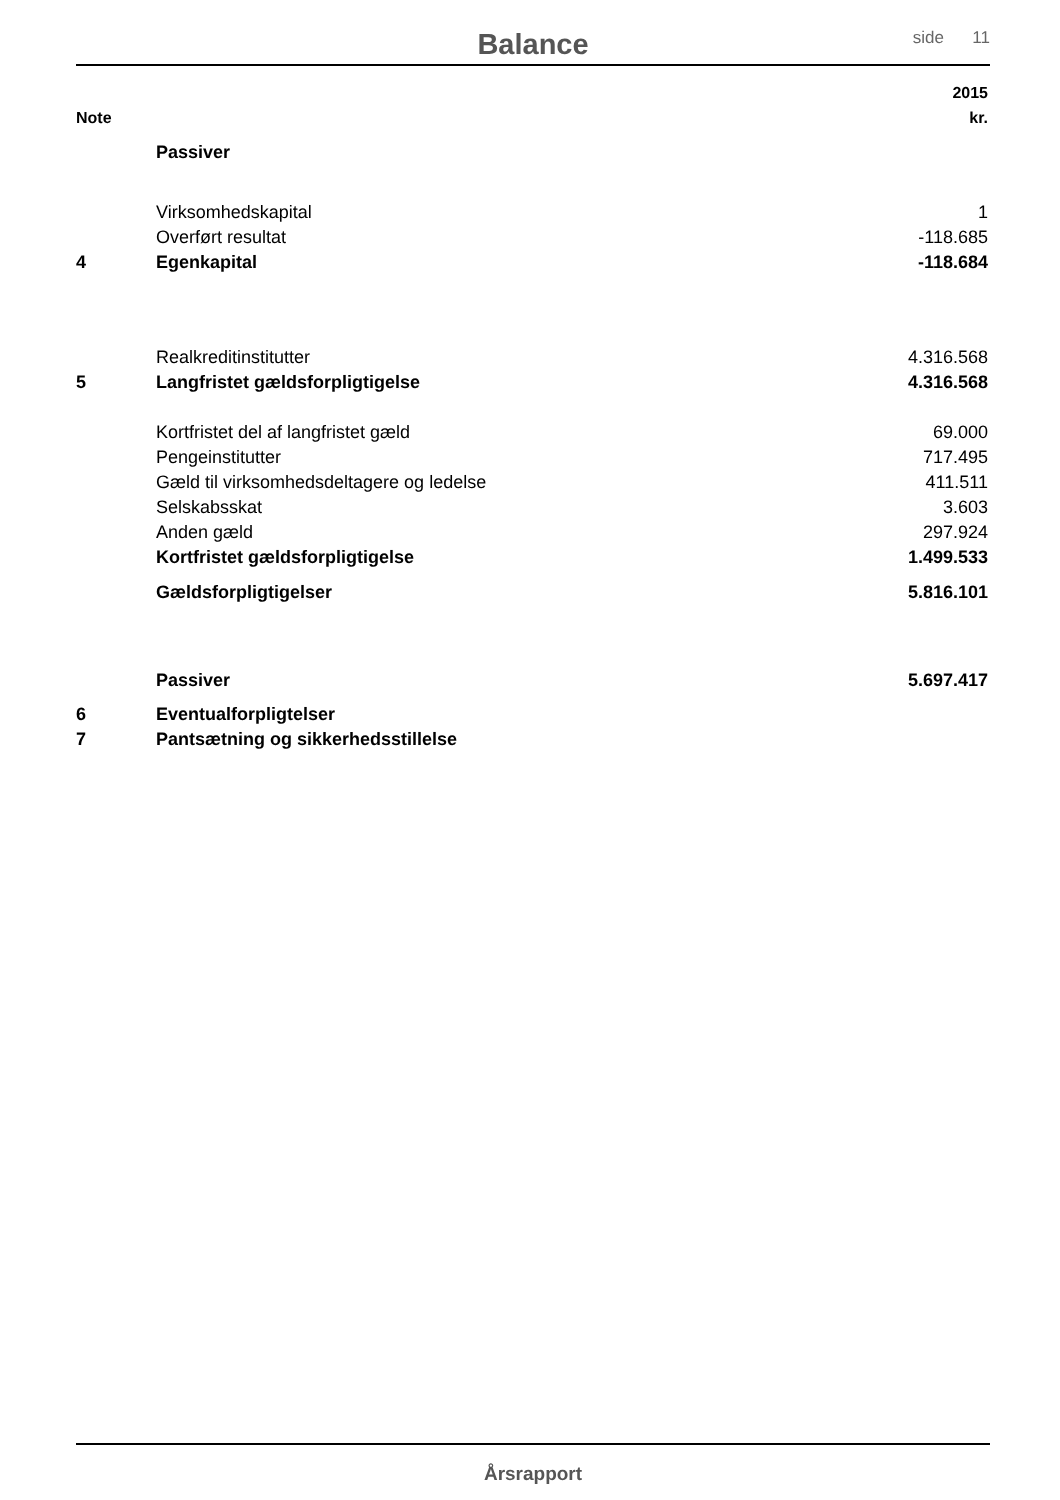Balance side 11
| | | 2015 |
| --- | --- | --- |
| Note | | kr. |
| | Passiver | |
| | Virksomhedskapital | 1 |
| | Overført resultat | -118.685 |
| 4 | Egenkapital | -118.684 |
| | Realkreditinstitutter | 4.316.568 |
| 5 | Langfristet gældsforpligtigelse | 4.316.568 |
| | Kortfristet del af langfristet gæld | 69.000 |
| | Pengeinstitutter | 717.495 |
| | Gæld til virksomhedsdeltagere og ledelse | 411.511 |
| | Selskabsskat | 3.603 |
| | Anden gæld | 297.924 |
| | Kortfristet gældsforpligtigelse | 1.499.533 |
| | Gældsforpligtigelser | 5.816.101 |
| | Passiver | 5.697.417 |
| 6 | Eventualforpligtelser | |
| 7 | Pantsætning og sikkerhedsstillelse | |
Årsrapport